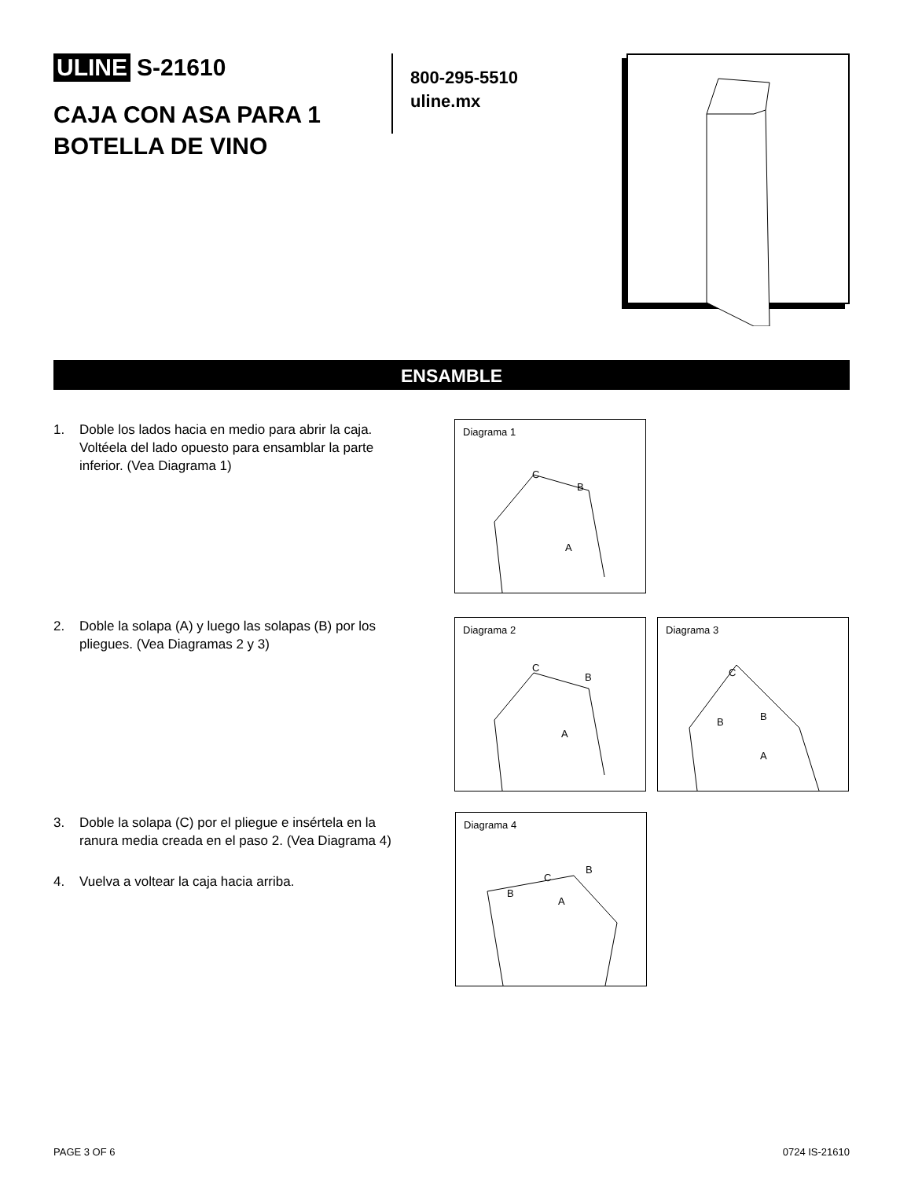ULINE S-21610
CAJA CON ASA PARA 1 BOTELLA DE VINO
800-295-5510
uline.mx
ENSAMBLE
1. Doble los lados hacia en medio para abrir la caja. Voltéela del lado opuesto para ensamblar la parte inferior. (Vea Diagrama 1)
2. Doble la solapa (A) y luego las solapas (B) por los pliegues. (Vea Diagramas 2 y 3)
3. Doble la solapa (C) por el pliegue e insértela en la ranura media creada en el paso 2. (Vea Diagrama 4)
4. Vuelva a voltear la caja hacia arriba.
Diagrama 1
C
B
A
Diagrama 2
C
B
A
Diagrama 3
C
B B
A
Diagrama 4
C
B
B
A
PAGE 3 OF 6 0724 IS-21610